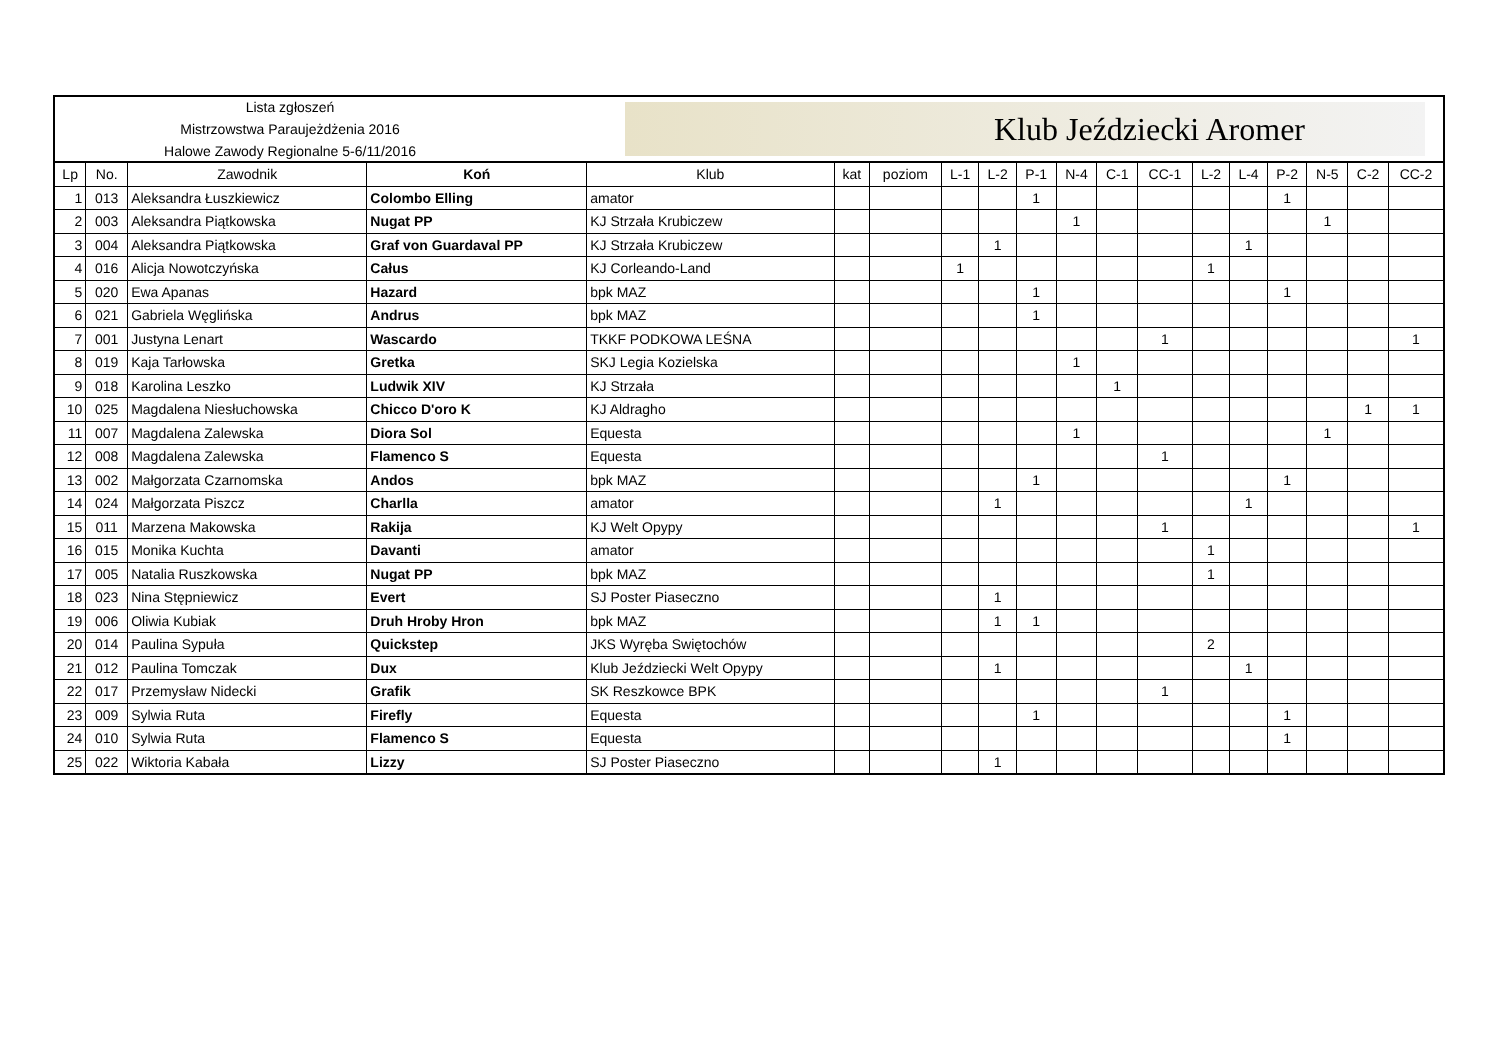Lista zgłoszeń
Mistrzowstwa Paraujeżdżenia 2016
Halowe Zawody Regionalne 5-6/11/2016
Klub Jeździecki Aromer
| Lp | No. | Zawodnik | Koń | Klub | kat | poziom | L-1 | L-2 | P-1 | N-4 | C-1 | CC-1 | L-2 | L-4 | P-2 | N-5 | C-2 | CC-2 |
| --- | --- | --- | --- | --- | --- | --- | --- | --- | --- | --- | --- | --- | --- | --- | --- | --- | --- | --- |
| 1 | 013 | Aleksandra Łuszkiewicz | Colombo Elling | amator | | | | | 1 | | | | | | 1 | | | |
| 2 | 003 | Aleksandra Piątkowska | Nugat PP | KJ Strzała Krubiczew | | | | | | 1 | | | | | | 1 | | |
| 3 | 004 | Aleksandra Piątkowska | Graf von Guardaval PP | KJ Strzała Krubiczew | | | | 1 | | | | | | 1 | | | | |
| 4 | 016 | Alicja Nowotczyńska | Całus | KJ Corleando-Land | | | 1 | | | | | | 1 | | | | | |
| 5 | 020 | Ewa Apanas | Hazard | bpk MAZ | | | | | 1 | | | | | | 1 | | | |
| 6 | 021 | Gabriela Węglińska | Andrus | bpk MAZ | | | | | 1 | | | | | | | | | |
| 7 | 001 | Justyna Lenart | Wascardo | TKKF PODKOWA LEŚNA | | | | | | | | 1 | | | | | | 1 |
| 8 | 019 | Kaja Tarłowska | Gretka | SKJ Legia Kozielska | | | | | | 1 | | | | | | | | |
| 9 | 018 | Karolina Leszko | Ludwik XIV | KJ Strzała | | | | | | | 1 | | | | | | | |
| 10 | 025 | Magdalena Niesłuchowska | Chicco D'oro K | KJ Aldragho | | | | | | | | | | | | | 1 | 1 |
| 11 | 007 | Magdalena Zalewska | Diora Sol | Equesta | | | | | | 1 | | | | | | 1 | | |
| 12 | 008 | Magdalena Zalewska | Flamenco S | Equesta | | | | | | | | 1 | | | | | | |
| 13 | 002 | Małgorzata Czarnomska | Andos | bpk MAZ | | | | | 1 | | | | | | 1 | | | |
| 14 | 024 | Małgorzata Piszcz | Charlla | amator | | | | 1 | | | | | | 1 | | | | |
| 15 | 011 | Marzena Makowska | Rakija | KJ Welt Opypy | | | | | | | | 1 | | | | | | 1 |
| 16 | 015 | Monika Kuchta | Davanti | amator | | | | | | | | | 1 | | | | | |
| 17 | 005 | Natalia Ruszkowska | Nugat PP | bpk MAZ | | | | | | | | | 1 | | | | | |
| 18 | 023 | Nina Stępniewicz | Evert | SJ Poster Piaseczno | | | | 1 | | | | | | | | | | |
| 19 | 006 | Oliwia Kubiak | Druh Hroby Hron | bpk MAZ | | | | 1 | 1 | | | | | | | | | |
| 20 | 014 | Paulina Sypuła | Quickstep | JKS Wyręba Swiętochów | | | | | | | | | 2 | | | | | |
| 21 | 012 | Paulina Tomczak | Dux | Klub Jeździecki Welt Opypy | | | | 1 | | | | | | 1 | | | | |
| 22 | 017 | Przemysław Nidecki | Grafik | SK Reszkowce BPK | | | | | | | | 1 | | | | | | |
| 23 | 009 | Sylwia Ruta | Firefly | Equesta | | | | | 1 | | | | | | 1 | | | |
| 24 | 010 | Sylwia Ruta | Flamenco S | Equesta | | | | | | | | | | | 1 | | | |
| 25 | 022 | Wiktoria Kabała | Lizzy | SJ Poster Piaseczno | | | | 1 | | | | | | | | | | |